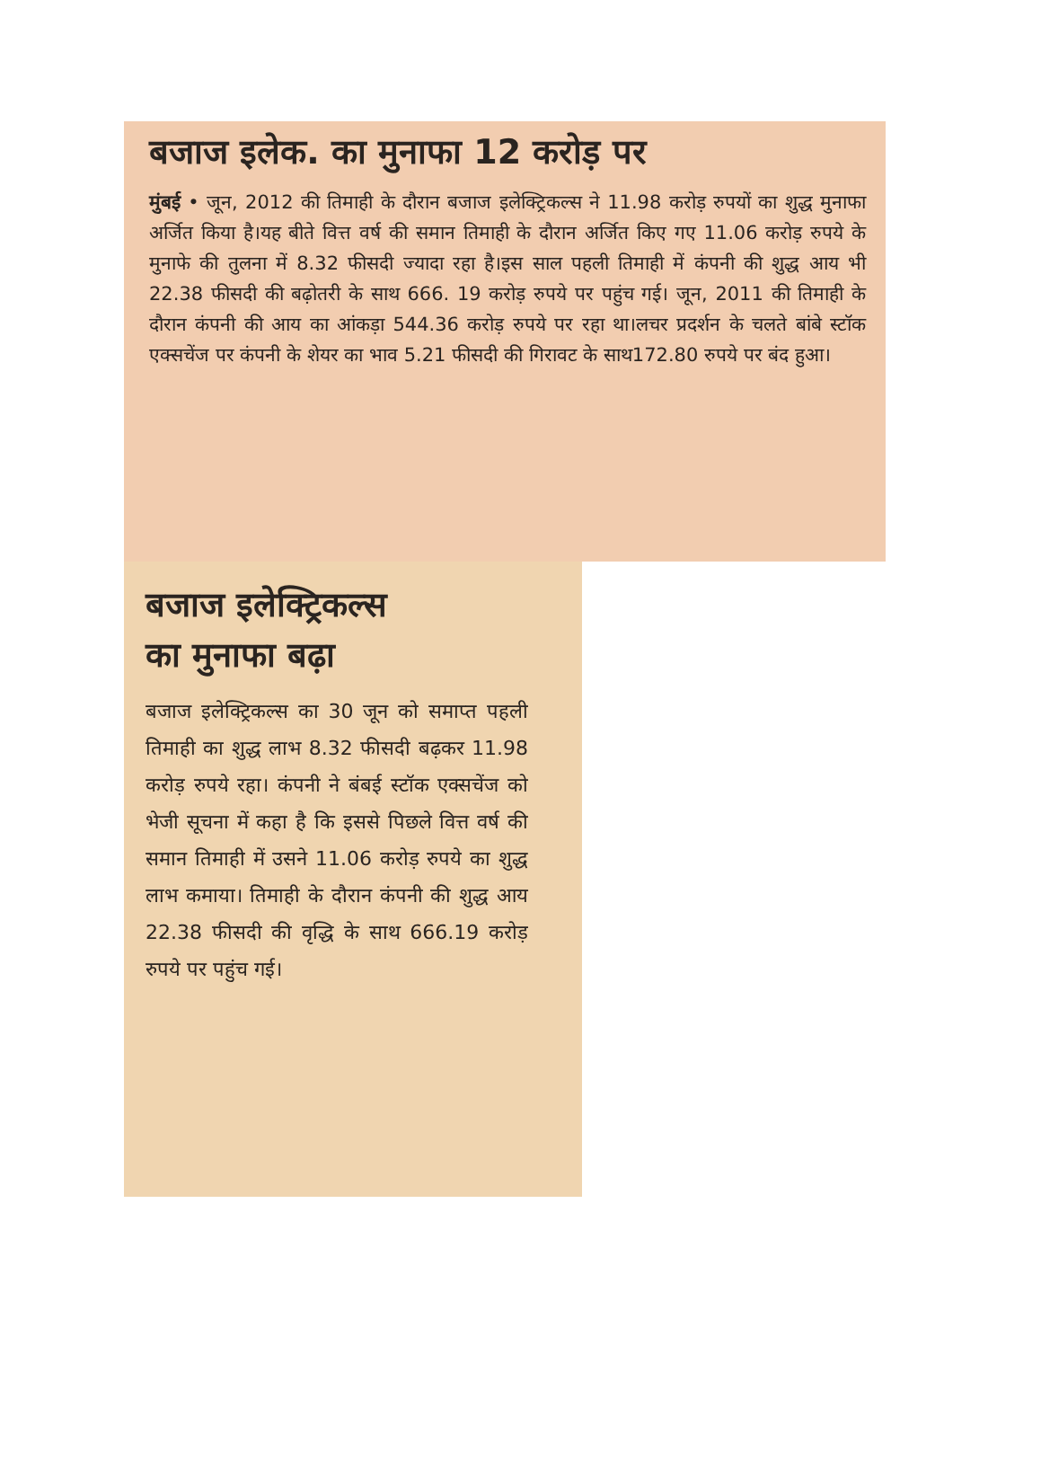बजाज इलेक. का मुनाफा 12 करोड़ पर
मुंबई • जून, 2012 की तिमाही के दौरान बजाज इलेक्ट्रिकल्स ने 11.98 करोड़ रुपयों का शुद्ध मुनाफा अर्जित किया है।यह बीते वित्त वर्ष की समान तिमाही के दौरान अर्जित किए गए 11.06 करोड़ रुपये के मुनाफे की तुलना में 8.32 फीसदी ज्यादा रहा है।इस साल पहली तिमाही में कंपनी की शुद्ध आय भी 22.38 फीसदी की बढ़ोतरी के साथ 666. 19 करोड़ रुपये पर पहुंच गई। जून, 2011 की तिमाही के दौरान कंपनी की आय का आंकड़ा 544.36 करोड़ रुपये पर रहा था।लचर प्रदर्शन के चलते बांबे स्टॉक एक्सचेंज पर कंपनी के शेयर का भाव 5.21 फीसदी की गिरावट के साथ172.80 रुपये पर बंद हुआ।
बजाज इलेक्ट्रिकल्स
का मुनाफा बढ़ा
बजाज इलेक्ट्रिकल्स का 30 जून को समाप्त पहली तिमाही का शुद्ध लाभ 8.32 फीसदी बढ़कर 11.98 करोड़ रुपये रहा। कंपनी ने बंबई स्टॉक एक्सचेंज को भेजी सूचना में कहा है कि इससे पिछले वित्त वर्ष की समान तिमाही में उसने 11.06 करोड़ रुपये का शुद्ध लाभ कमाया। तिमाही के दौरान कंपनी की शुद्ध आय 22.38 फीसदी की वृद्धि के साथ 666.19 करोड़ रुपये पर पहुंच गई।